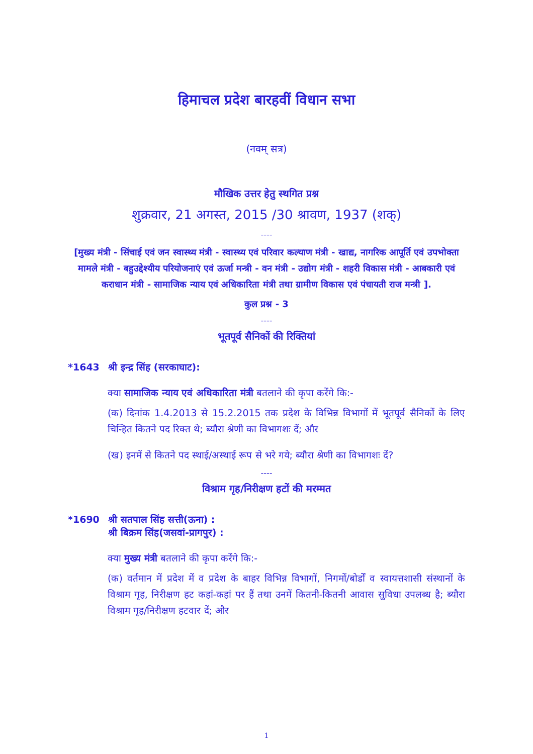हिमाचल प्रदेश बारहवीं विधान सभा
(नवम् सत्र)
मौखिक उत्तर हेतु स्थगित प्रश्न
शुक्रवार, 21 अगस्त, 2015 /30 श्रावण, 1937 (शक्)
----
[मुख्य मंत्री - सिंचाई एवं जन स्वास्थ्य मंत्री - स्वास्थ्य एवं परिवार कल्याण मंत्री - खाद्य, नागरिक आपूर्ति एवं उपभोक्ता मामले मंत्री - बहुउद्देश्यीय परियोजनाएं एवं ऊर्जा मन्त्री - वन मंत्री - उद्योग मंत्री - शहरी विकास मंत्री - आबकारी एवं कराधान मंत्री - सामाजिक न्याय एवं अधिकारिता मंत्री तथा ग्रामीण विकास एवं पंचायती राज मन्त्री ].
कुल प्रश्न - 3
----
भूतपूर्व सैनिकों की रिक्तियां
*1643 श्री इन्द्र सिंह (सरकाघाट):
क्या सामाजिक न्याय एवं अधिकारिता मंत्री बतलाने की कृपा करेंगे कि:-
(क) दिनांक 1.4.2013 से 15.2.2015 तक प्रदेश के विभिन्न विभागों में भूतपूर्व सैनिकों के लिए चिन्हित कितने पद रिक्त थे; ब्यौरा श्रेणी का विभागशः दें; और
(ख) इनमें से कितने पद स्थाई/अस्थाई रूप से भरे गये; ब्यौरा श्रेणी का विभागशः दें?
----
विश्राम गृह/निरीक्षण हटों की मरम्मत
*1690 श्री सतपाल सिंह सत्ती(ऊना) :
श्री बिक्रम सिंह(जसवां-प्रागपुर) :
क्या मुख्य मंत्री बतलाने की कृपा करेंगे कि:-
(क) वर्तमान में प्रदेश में व प्रदेश के बाहर विभिन्न विभागों, निगमों/बोर्डों व स्वायत्तशासी संस्थानों के विश्राम गृह, निरीक्षण हट कहां-कहां पर हैं तथा उनमें कितनी-कितनी आवास सुविधा उपलब्ध है; ब्यौरा विश्राम गृह/निरीक्षण हटवार दें; और
1